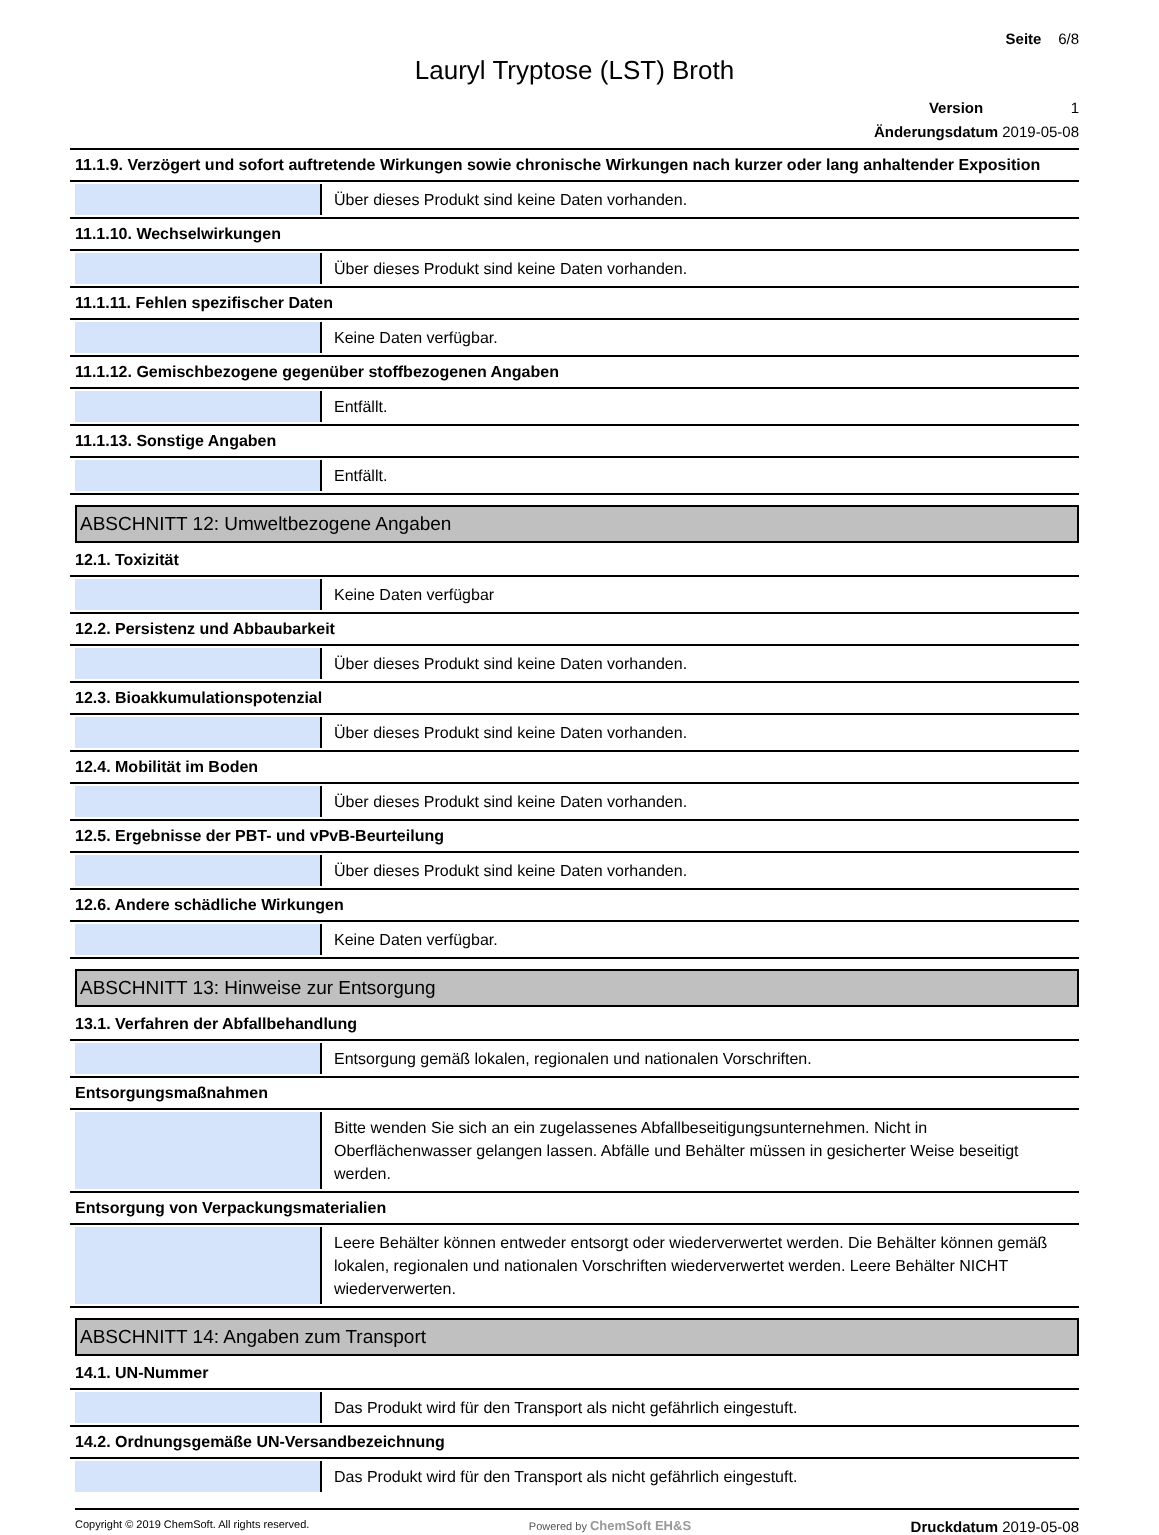Seite 6/8
Lauryl Tryptose (LST) Broth
Version 1
Änderungsdatum 2019-05-08
11.1.9. Verzögert und sofort auftretende Wirkungen sowie chronische Wirkungen nach kurzer oder lang anhaltender Exposition
Über dieses Produkt sind keine Daten vorhanden.
11.1.10. Wechselwirkungen
Über dieses Produkt sind keine Daten vorhanden.
11.1.11. Fehlen spezifischer Daten
Keine Daten verfügbar.
11.1.12. Gemischbezogene gegenüber stoffbezogenen Angaben
Entfällt.
11.1.13. Sonstige Angaben
Entfällt.
ABSCHNITT 12: Umweltbezogene Angaben
12.1. Toxizität
Keine Daten verfügbar
12.2. Persistenz und Abbaubarkeit
Über dieses Produkt sind keine Daten vorhanden.
12.3. Bioakkumulationspotenzial
Über dieses Produkt sind keine Daten vorhanden.
12.4. Mobilität im Boden
Über dieses Produkt sind keine Daten vorhanden.
12.5. Ergebnisse der PBT- und vPvB-Beurteilung
Über dieses Produkt sind keine Daten vorhanden.
12.6. Andere schädliche Wirkungen
Keine Daten verfügbar.
ABSCHNITT 13: Hinweise zur Entsorgung
13.1. Verfahren der Abfallbehandlung
Entsorgung gemäß lokalen, regionalen und nationalen Vorschriften.
Entsorgungsmaßnahmen
Bitte wenden Sie sich an ein zugelassenes Abfallbeseitigungsunternehmen. Nicht in Oberflächenwasser gelangen lassen. Abfälle und Behälter müssen in gesicherter Weise beseitigt werden.
Entsorgung von Verpackungsmaterialien
Leere Behälter können entweder entsorgt oder wiederverwertet werden. Die Behälter können gemäß lokalen, regionalen und nationalen Vorschriften wiederverwertet werden. Leere Behälter NICHT wiederverwerten.
ABSCHNITT 14: Angaben zum Transport
14.1. UN-Nummer
Das Produkt wird für den Transport als nicht gefährlich eingestuft.
14.2. Ordnungsgemäße UN-Versandbezeichnung
Das Produkt wird für den Transport als nicht gefährlich eingestuft.
Copyright © 2019 ChemSoft. All rights reserved.
Powered by ChemSoft EH&S
Druckdatum 2019-05-08